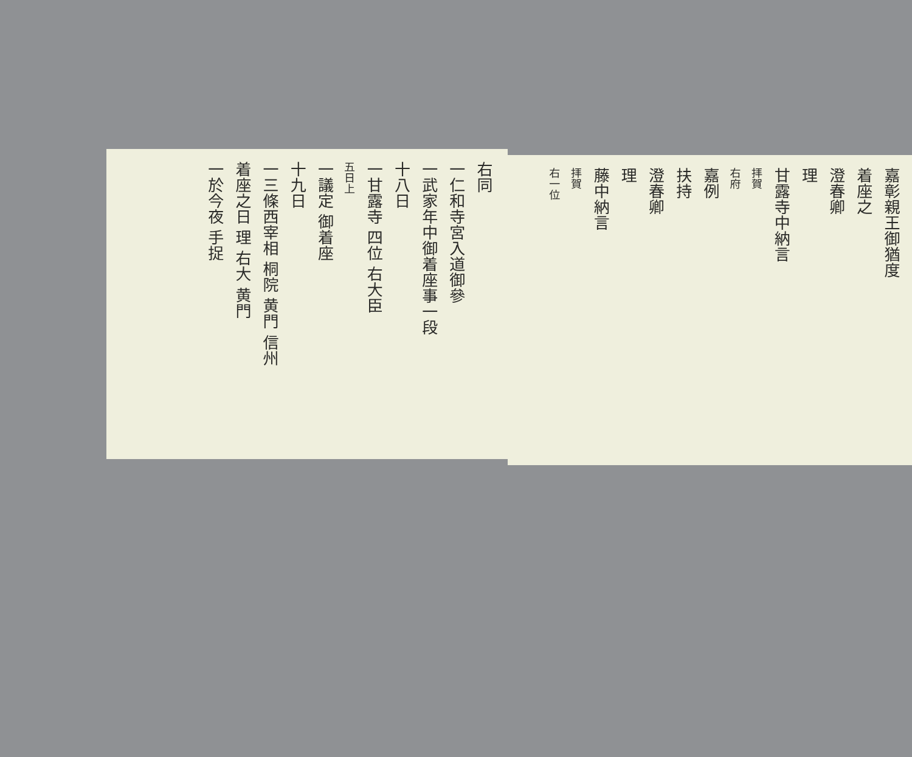嘉彰親王御猶度
着座之
澄春卿
理
甘露寺中納言
拝賀
右府
嘉例
扶持
澄春卿
理
藤中納言
拝賀
右一位
右同
一仁和寺宮入道御參
一武家年中御着座事一段
十八日
一甘露寺 四位 右大臣
五日上
一議定 御着座
十九日
一三條西宰相 桐院 黄門 信州
着座之日 理 右大 黄門
一於今夜 手捉